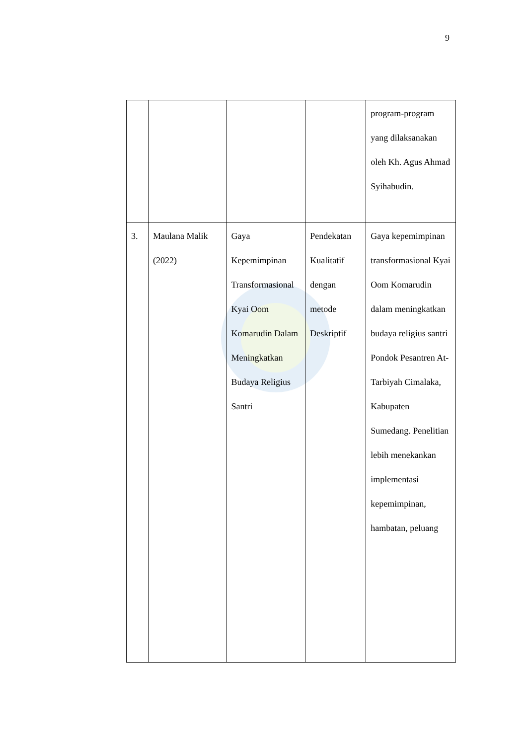9
| | | | | program-program yang dilaksanakan oleh Kh. Agus Ahmad Syihabudin. |
| 3. | Maulana Malik (2022) | Gaya Kepemimpinan Transformasional Kyai Oom Komarudin Dalam Meningkatkan Budaya Religius Santri | Pendekatan Kualitatif dengan metode Deskriptif | Gaya kepemimpinan transformasional Kyai Oom Komarudin dalam meningkatkan budaya religius santri Pondok Pesantren At-Tarbiyah Cimalaka, Kabupaten Sumedang. Penelitian lebih menekankan implementasi kepemimpinan, hambatan, peluang |